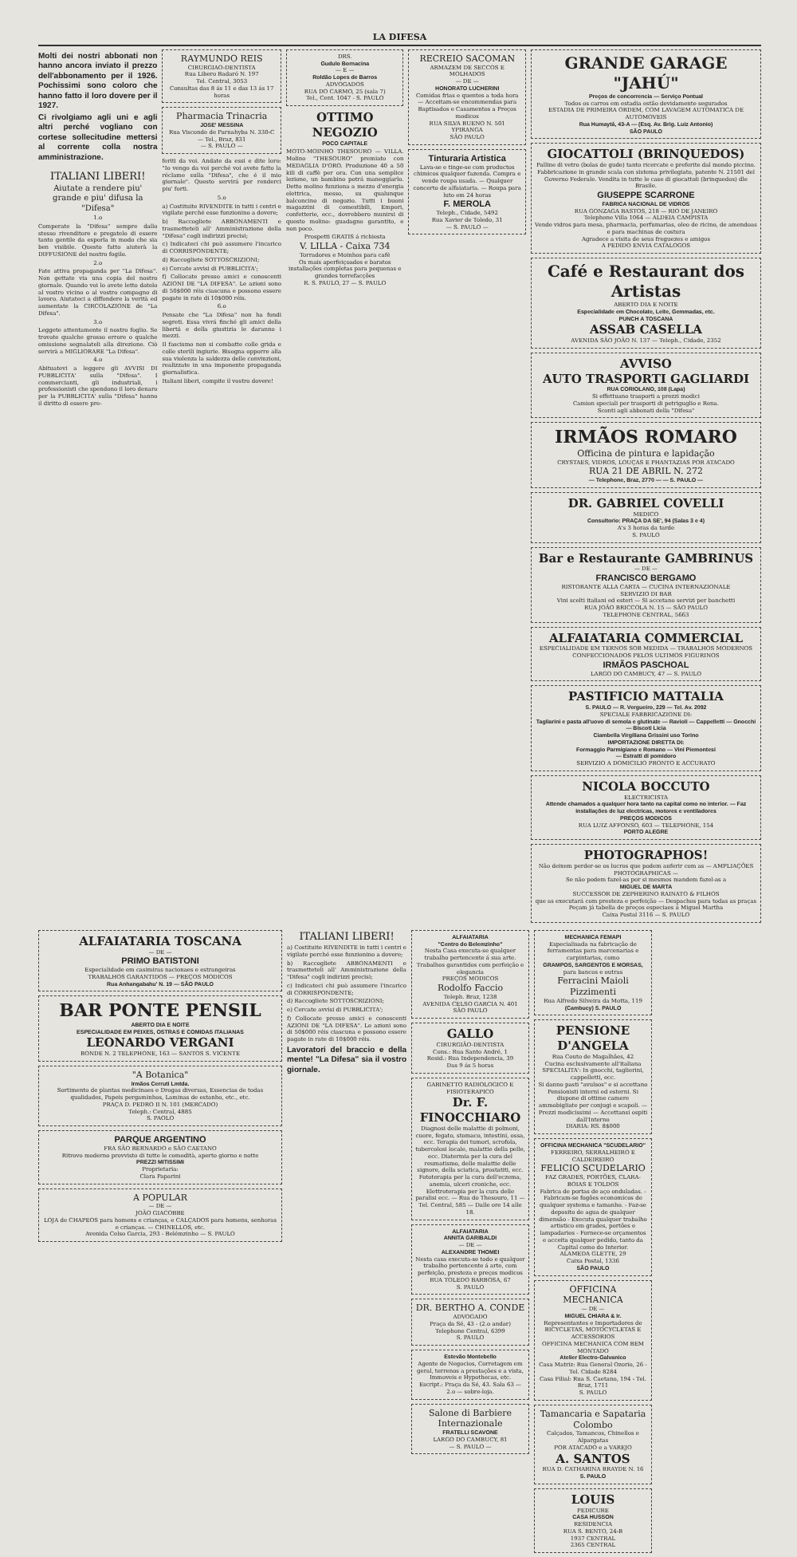LA DIFESA
Molti dei nostri abbonati non hanno ancora inviato il prezzo dell'abbonamento per il 1926. Pochissimi sono coloro che hanno fatto il loro dovere per il 1927.
Ci rivolgiamo agli uni e agli altri perché vogliano con cortese sollecitudine mettersi al corrente colla nostra amministrazione.
ITALIANI LIBERI!
Aiutate a rendere piu' grande e piu' difusa la "Difesa"
1.o
Comperate la "Difesa" sempre dallo stesso rivenditore e pregatelo di essere tanto gentile da esporla in modo che sia ben visibile. Questo fatto aiuterà la DIFFUSIONE del nostro fogilo.
2.o
Fate attiva propaganda per "La Difesa". Non gettate via una copia del nostro giornale. Quando voi lo avete letto datelo al vostro vicino o al vostro compagno di lavoro. Aiutateci a diffondere la verità ed aumentate la CIRCOLAZIONE de "La Difesa".
3.o
Leggete attentamente il nostro foglio. Se trovate qualche grosso errore o qualche omissione segnalateli alla direzione. Ciò servirà a MIGLIORARE "La Difesa".
4.o
Abituatevi a leggere gli AVVISI DI PUBBLICITA' sulla "Difesa". I commercianti, gli industriali, i professionisti che spendono il loro denaro per la PUBBLICITA' sulla "Difesa" hanno il diritto di essere pre-
RAYMUNDO REIS
CIRURGIAO-DENTISTA
Rua Libero Badaró N. 197
Tel. Central, 3053
Consultas das 8 ás 11 e das 13 ás 17 horas
Pharmacia Trinacria
JOSE' MESSINA
Rua Visconde de Parnahyba N. 330-C — Tel., Braz, 831
— S. PAULO —
feriti da voi. Andate da essi e dite loro: "Io vengo da voi perché voi avete fatto la réclame sulla "Difesa", che é il mio giornale". Questo servirá per renderci piu' forti.
5.o
a) Costituite RIVENDITE in tutti i centri e vigilate perché esse funzionino a dovere;
b) Raccogliete ABBONAMENTI e trasmetteteli all' Amministrazione della "Difesa" cogli indirizzi precisi;
c) Indicateci chi può assumere l'incarico di CORRISPONDENTE;
d) Raccogliete SOTTOSCRIZIONI;
e) Cercate avvisi di PUBBLICITA';
f) Collocate presso amici e conoscenti AZIONI DE "LA DIFESA". Le azioni sono di 50$000 réis ciascuna e possono essere pagate in rate di 10$000 réis.
6.o
Pensate che "La Difesa" non ha fondi segreti. Essa vivrá finché gli amici della libertá e della giustizia le daranno i mezzi.
Il fascismo non si combatte colle grida e colle sterili ingiurie. Bisogna opporre alla sua violenza la saldezza delle convinzioni, realizzate in una imponente propaganda giornalistica.
Italiani liberi, compite il vostro dovere!
DRS.
Gudulo Bornacina
— E —
Roldão Lopes de Barros
ADVOGADOS
RUA DO CARMO, 25 (sala 7)
Tel., Cent. 1047 - S. PAULO
OTTIMO NEGOZIO
POCO CAPITALE
MOTO-MOINHO THESOURO — VILLA. Molino "THESOURO" premiato con MEDAGLIA D'ORO. Produzione 40 a 50 kili di caffè per ora. Con una semplice lezione, un bambino potrá maneggiarlo. Detto molino funziona a mezzo d'energia elettrica, messo, su qualunque balconcino di negozio. Tutti i buoni magazzini di comestibili, Empori, confetterie, ecc., dovrebbero munirsi di questo molino: guadagno garantito, e non poco.
Prospetti GRATIS á richiesta
V. LILLA - Caixa 734
Torradores e Moinhos para café
Os mais aperfeiçoados e baratos installações completas para pequenas e grandes torrefacções
R. S. PAULO, 27 — S. PAULO
RECREIO SACOMAN
ARMAZEM DE SECCOS E MOLHADOS
— DE —
HONORATO LUCHERINI
Comidas frias e quentes a toda hora — Acceitam-se encommendas para Baptisados e Casamentos a Preços modicos
RUA SILVA BUENO N. 501
YPIRANGA
SÃO PAULO
Tinturaria Artistica
Lava-se e tinge-se com productos chimicos qualquer fazenda. Compra e vende roupa usada. — Qualquer concerto de alfaiataria. — Roupa para luto em 24 horas
F. MEROLA
Teleph., Cidade, 5492
Rua Xavier de Toledo, 31
— S. PAULO —
GRANDE GARAGE "JAHÚ"
Preços de concorrencia — Serviço Pontual
Todos os carros em estadia estão devidamente segurados
ESTADIA DE PRIMEIRA ORDEM, COM LAVAGEM AUTOMATICA DE AUTOMOVEIS
Rua Humaytá, 43-A — (Esq. Av. Brig. Luiz Antonio)
SÃO PAULO
GIOCATTOLI (BRINQUEDOS)
Palline di vetro (bolas de gude) tanto ricercate e preferite dal mondo piccino. Fabbricazione in grande scala con sistema privilegiato, patente N. 21501 del Governo Federale. Vendita in tutte le case di giocattoli (brinquedos) dle Brasile.
GIUSEPPE SCARRONE
FABRICA NACIONAL DE VIDROS
RUA GONZAGA BASTOS, 218 — RIO DE JANEIRO
Telephone Villa 1064 — ALDEIA CAMPISTA
Vende vidros para mesa, pharmacia, perfumarias, oleo de ricino, de amendoas e para machinas de costura
Agradece a visita de seus freguezes e amigos
A PEDIDO ENVIA CATALOGOS
Café e Restaurant dos Artistas
ABERTO DIA E NOITE
Especialidade em Chocolate, Leite, Gemmadas, etc.
PUNCH A TOSCANA
ASSAB CASELLA
AVENIDA SÃO JOÃO N. 137 — Teleph., Cidade, 2352
AVVISO
AUTO TRASPORTI GAGLIARDI
RUA CORIOLANO, 108 (Lapa)
Si effettuano trasporti a prezzi modici
Camion speciali per trasporti di petriguglio e Rena.
Sconti agli abbonati della "Difesa"
IRMÃOS ROMARO
Officina de pintura e lapidação
CRYSTAES, VIDROS, LOUÇAS E PHANTAZIAS POR ATACADO
RUA 21 DE ABRIL N. 272
— Telephone, Braz, 2770 — — S. PAULO —
DR. GABRIEL COVELLI
MEDICO
Consultorio: PRAÇA DA SE', 94 (Salas 3 e 4)
A's 3 horas da tarde
S. PAULO
Bar e Restaurante GAMBRINUS
— DE —
FRANCISCO BERGAMO
RISTORANTE ALLA CARTA — CUCINA INTERNAZIONALE
SERVIZIO DI BAR
Vini scelti italiani ed esteri — Si accetano servizi per banchetti
RUA JOÃO BRICCOLA N. 15 — SÃO PAULO
TELEPHONE CENTRAL, 5663
ALFAIATARIA COMMERCIAL
ESPECIALIDADE EM TERNOS SOB MEDIDA — TRABALHOS MODERNOS CONFECCIONADOS PELOS ULTIMOS FIGURINOS
IRMÃOS PASCHOAL
LARGO DO CAMBUCY, 47 — S. PAULO
PASTIFICIO MATTALIA
S. PAULO — R. Vergueiro, 229 — Tel. Av. 2092
SPECIALE FABBRICAZIONE DI:
Tagliarini e pasta all'uovo di semola e glutinate — Ravioli — Cappelletti — Gnocchi — Biscoti Licia
Ciambella Virgiliana Grissini uso Torino
IMPORTAZIONE DIRETTA DI:
Formaggio Parmigiano e Romano — Vini Piemontesi
— Estratti di pomidoro
SERVIZIO A DOMICILIO PRONTO E ACCURATO
NICOLA BOCCUTO
ELECTRICISTA
Attende chamados a qualquer hora tanto na capital como no interior. — Faz installações de luz electricas, motores e ventiladores
PREÇOS MODICOS
RUA LUIZ AFFONSO, 603 — TELEPHONE, 154
PORTO ALEGRE
PHOTOGRAPHOS!
Não deixem perder-se os lucros que podem auferir com as — AMPLIAÇÕES PHOTOGRAPHICAS —
Se não podem fazel-as por si mesmos mandem fazel-as a
MIGUEL DE MARTA
SUCCESSOR DE ZEPHERINO RAINATO & FILHOS
que as executará com presteza e perfeição — Despachos para todas as praças
Peçam já tabella de preços especiaes á Miguel Martha
Caixa Postal 3116 — S. PAULO
ALFAIATARIA TOSCANA
— DE —
PRIMO BATISTONI
Especialidade em casimiras nacionaes e estrangeiras
TRABALHOS GARANTIDOS — PREÇOS MODICOS
Rua Anhangabahu' N. 19 — SÃO PAULO
BAR PONTE PENSIL
ABERTO DIA E NOITE
ESPECIALIDADE EM PEIXES, OSTRAS E COMIDAS ITALIANAS
LEONARDO VERGANI
BONDE N. 2 TELEPHONE, 163 — SANTOS S. VICENTE
"A Botanica"
Irmãos Cerruti Lmtda.
Sortimento de plantas medicinaes e Drogas diversas, Essencias de todas qualidades, Papeis pergaminhos, Laminas de estanho, etc., etc.
PRAÇA D. PEDRO II N. 101 (MERCADO)
Teleph.: Central, 4885
S. PAOLO
PARQUE ARGENTINO
FRA SÃO BERNARDO e SÃO CAETANO
Ritrovo moderno provvisto di tutte le comodità, aperto giorno e notte
PREZZI MITISSIMI
Proprietaria:
Clara Paparini
A POPULAR
— DE —
JOÃO GIACOBBE
LOJA de CHAPEOS para homens e crianças, e CALÇADOS para homens, senhoras e crianças. — CHINELLOS, etc.
Avenida Celso Garcia, 293 - Belémzinho — S. PAULO
ITALIANI LIBERI!
a) Costituite RIVENDITE in tutti i centri e vigilate perché esse funzionino a dovere;
b) Raccogliete ABBONAMENTI e trasmetteteli all' Amministrazione della "Difesa" cogli indirizzi precisi;
c) Indicateci chi può assumere l'incarico di CORRISPONDENTE;
d) Raccogliete SOTTOSCRIZIONI;
e) Cercate avvisi di PUBBLICITA';
f) Collocate presso amici e conoscenti AZIONI DE "LA DIFESA". Le azioni sono di 50$000 réis ciascuna e possono essere pagate in rate di 10$000 réis.
Lavoratori del braccio e della mente! "La Difesa" sia il vostro giornale.
ALFAIATARIA
"Centro do Belemzinho"
Nesta Casa executa-se qualquer trabalho pertencente á sua arte. Trabalhos garantidos com perfeição e elegancia
PREÇOS MODICOS
Rodolfo Faccio
Teleph. Braz, 1238
AVENIDA CELSO GARCIA N. 401
SÃO PAULO
GALLO
CIRURGIÃO-DENTISTA
Cons.: Rua Santo André, 1
Resid.: Rua Independencia, 39
Das 9 ás 5 horas
GABINETTO RADIOLOGICO E FISIOTERAPICO
Dr. F. FINOCCHIARO
Diagnosi delle malattie di polmoni, cuore, fegato, stomaco, intestini, ossa, ecc. Terapia dei tumori, scrofola, tubercolosi locale, malattie della pelle, ecc. Diatermia per la cura del reumatismo, delle malattie delle signore, della sciatica, prostatiti, ecc. Fototerapia per la cura dell'eczema, anemia, ulceri croniche, ecc. Elettroterapia per la cura delle paralisi ecc. — Rua do Thesouro, 11 — Tel. Central, 585 — Dalle ore 14 alle 18.
ALFAIATARIA
ANNITA GARIBALDI
— DE —
ALEXANDRE THOMEI
Nesta casa executa-se todo e qualquer trabalho pertencente á arte, com perfeição, presteza e preços modicos
RUA TOLEDO BARBOSA, 67
S. PAULO
DR. BERTHO A. CONDE
ADVOGADO
Praça da Sé, 43 - (2.o andar)
Telephone Central, 6399
S. PAULO
Estevão Montebello
Agente de Negocios, Corretagem em geral, terrenos a prestações e a vista, Immoveis e Hypothecas, etc.
Escript.: Praça da Sé, 43. Sala 63 — 2.o — sobre-loja.
Salone di Barbiere Internazionale
FRATELLI SCAVONE
LARGO DO CAMBUCY, 81
— S. PAULO —
MECHANICA FEMAPI
Especialisada na fabricação de ferramentas para marcenarias e carpintarias, como
GRAMPOS, SARGENTOS E MORSAS,
para bancos e outras
Ferracini Maioli Pizzimenti
Rua Alfredo Silveira da Motta, 119
(Cambucy) S. PAULO
PENSIONE D'ANGELA
Rua Couto de Magalhães, 42
Cucina esclusivamente all'italiana
SPECIALITA': In gnocchi, taglierini, cappelletti, ecc.
Si danno pasti "avulsos" e si accettano Pensionisti interni ed esterni. Si dispone di ottime camere ammobigliate per conjugi e scapoli. — Prezzi modicissimi — Accettansi ospiti dall'Interno
DIARIA: RS. 8$000
OFFICINA MECHANICA "SCUDELARIO"
FERREIRO, SERRALHEIRO E CALDEIREIRO
FELICIO SCUDELARIO
FAZ GRADES, PORTÕES, CLARA-BOIAS E TOLDOS
Fabrica de portas de aço onduladas. - Fabricam-se fogões economicos de qualquer systema e tamanho. - Faz-se deposito de agua de qualquer dimensão - Executa qualquer trabalho artistico em grades, portões e lampadarios - Fornece-se orçamentos e acceita qualquer pedido, tanto da Capital como do Interior.
ALAMEDA GLETTE, 29
Caixa Postal, 1336
SÃO PAULO
OFFICINA MECHANICA
— DE —
MIGUEL CHIARA & Ir.
Representantes e Importadores de BICYCLETAS, MOTOCYCLETAS E ACCESSORIOS
OFFICINA MECHANICA COM BEM MONTADO
Atelier Electro-Galvanico
Casa Matriz: Rua General Ozorio, 26 - Tel. Cidade 8284
Casa Filial: Rua S. Caetano, 194 - Tel. Braz, 1711
S. PAULO
Tamancaria e Sapataria Colombo
Calçados, Tamancos, Chinellos e Alpargatas
POR ATACADO e a VAREJO
A. SANTOS
RUA D. CATHARINA BRAYDE N. 16
S. PAULO
LOUIS
PEDICURE
CASA HUSSON
RESIDENCIA
RUA S. BENTO, 24-B
1937 CENTRAL
2365 CENTRAL